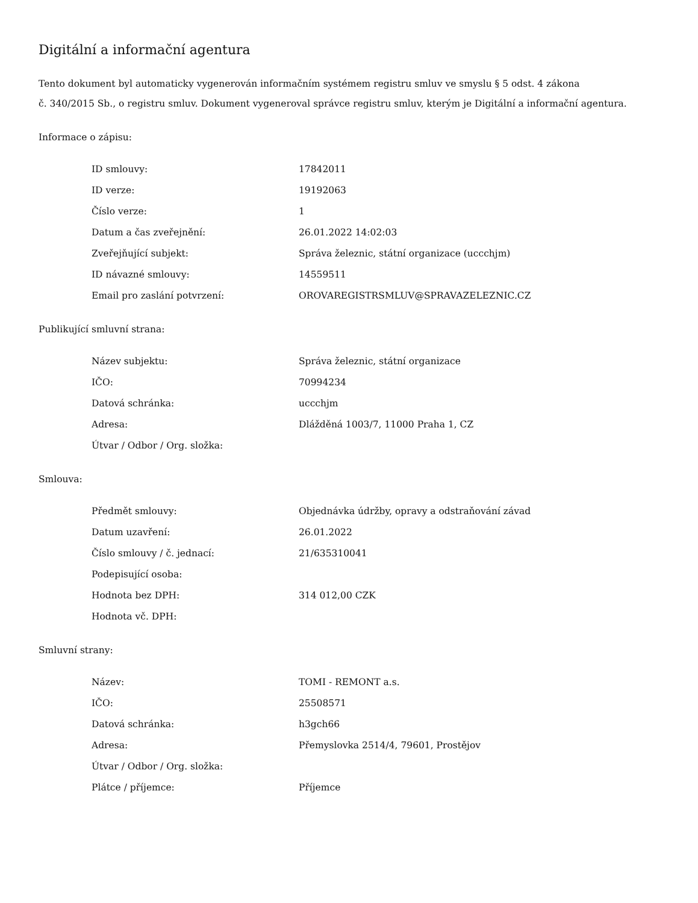Digitální a informační agentura
Tento dokument byl automaticky vygenerován informačním systémem registru smluv ve smyslu § 5 odst. 4 zákona
č. 340/2015 Sb., o registru smluv. Dokument vygeneroval správce registru smluv, kterým je Digitální a informační agentura.
Informace o zápisu:
| ID smlouvy: | 17842011 |
| ID verze: | 19192063 |
| Číslo verze: | 1 |
| Datum a čas zveřejnění: | 26.01.2022 14:02:03 |
| Zveřejňující subjekt: | Správa železnic, státní organizace (uccchjm) |
| ID návazné smlouvy: | 14559511 |
| Email pro zaslání potvrzení: | OROVAREGISTRSMLUV@SPRAVAZELEZNIC.CZ |
Publikující smluvní strana:
| Název subjektu: | Správa železnic, státní organizace |
| IČO: | 70994234 |
| Datová schránka: | uccchjm |
| Adresa: | Dlážděná 1003/7, 11000 Praha 1, CZ |
| Útvar / Odbor / Org. složka: | |
Smlouva:
| Předmět smlouvy: | Objednávka údržby, opravy a odstraňování závad |
| Datum uzavření: | 26.01.2022 |
| Číslo smlouvy / č. jednací: | 21/635310041 |
| Podepisující osoba: | |
| Hodnota bez DPH: | 314 012,00 CZK |
| Hodnota vč. DPH: | |
Smluvní strany:
| Název: | TOMI - REMONT a.s. |
| IČO: | 25508571 |
| Datová schránka: | h3gch66 |
| Adresa: | Přemyslovka 2514/4, 79601, Prostějov |
| Útvar / Odbor / Org. složka: | |
| Plátce / příjemce: | Příjemce |